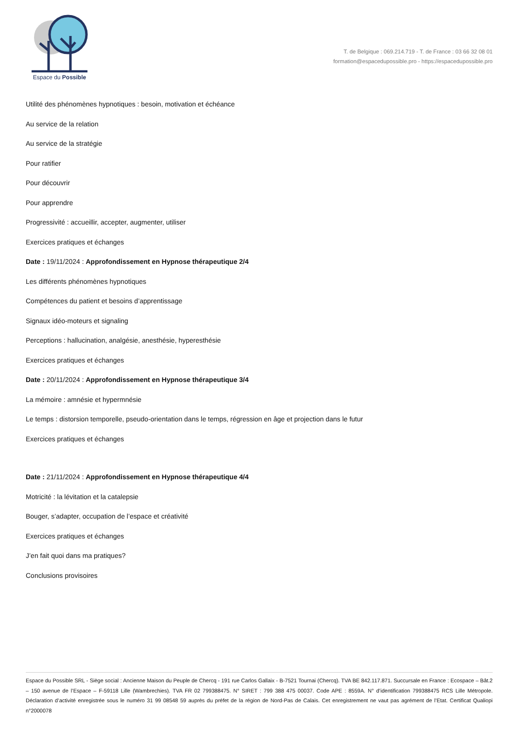Espace du Possible
T. de Belgique : 069.214.719 - T. de France : 03 66 32 08 01
formation@espaceduposs­ible.pro - https://espacedupossible.pro
Utilité des phénomènes hypnotiques : besoin, motivation et échéance
Au service de la relation
Au service de la stratégie
Pour ratifier
Pour découvrir
Pour apprendre
Progressivité : accueillir, accepter, augmenter, utiliser
Exercices pratiques et échanges
Date : 19/11/2024 : Approfondissement en Hypnose thérapeutique 2/4
Les différents phénomènes hypnotiques
Compétences du patient et besoins d’apprentissage
Signaux idéo-moteurs et signaling
Perceptions : hallucination, analgésie, anesthésie, hyperesthésie
Exercices pratiques et échanges
Date : 20/11/2024 : Approfondissement en Hypnose thérapeutique 3/4
La mémoire : amnésie et hypermnésie
Le temps : distorsion temporelle, pseudo-orientation dans le temps, régression en âge et projection dans le futur
Exercices pratiques et échanges
Date : 21/11/2024 : Approfondissement en Hypnose thérapeutique 4/4
Motricité : la lévitation et la catalepsie
Bouger, s’adapter, occupation de l’espace et créativité
Exercices pratiques et échanges
J’en fait quoi dans ma pratiques?
Conclusions provisoires
Espace du Possible SRL - Siège social : Ancienne Maison du Peuple de Chercq - 191 rue Carlos Gallaix - B-7521 Tournai (Chercq). TVA BE 842.117.871. Succursale en France : Ecospace – Bât.2 – 150 avenue de l’Espace – F-59118 Lille (Wambrechies). TVA FR 02 799388475. N° SIRET : 799 388 475 00037. Code APE : 8559A. N° d’identification 799388475 RCS Lille Métropole. Déclaration d’activité enregistrée sous le numéro 31 99 08548 59 auprès du préfet de la région de Nord-Pas de Calais. Cet enregistrement ne vaut pas agrément de l’Etat. Certificat Qualiopi n°2000078